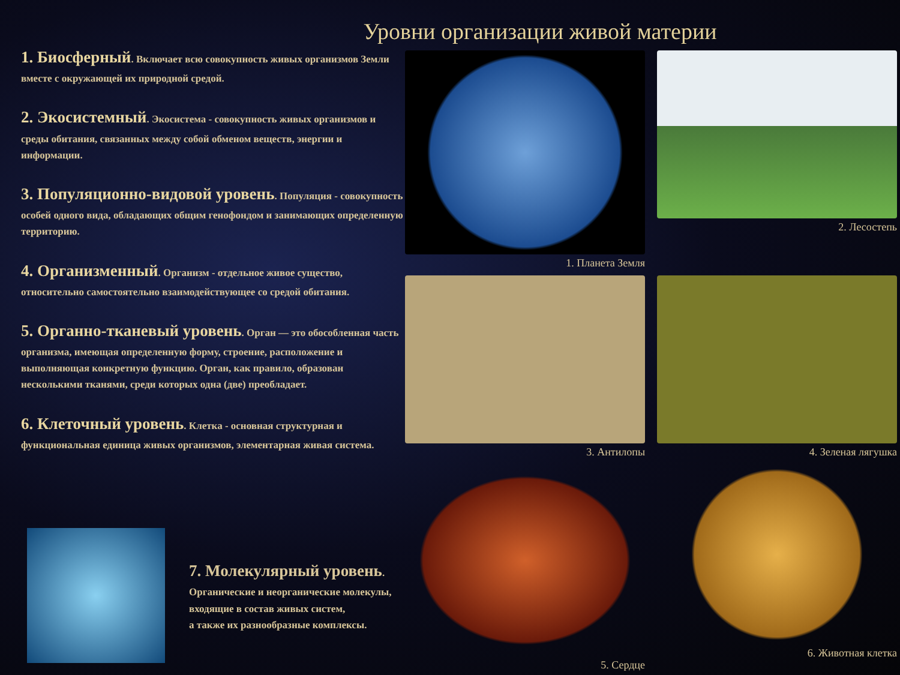Уровни организации живой материи
1. Биосферный. Включает всю совокупность живых организмов Земли вместе с окружающей их природной средой.
2. Экосистемный. Экосистема - совокупность живых организмов и среды обитания, связанных между собой обменом веществ, энергии и информации.
3. Популяционно-видовой уровень. Популяция - совокупность особей одного вида, обладающих общим генофондом и занимающих определенную территорию.
4. Организменный. Организм - отдельное живое существо, относительно самостоятельно взаимодействующее со средой обитания.
5. Органно-тканевый уровень. Орган — это обособленная часть организма, имеющая определенную форму, строение, расположение и выполняющая конкретную функцию. Орган, как правило, образован несколькими тканями, среди которых одна (две) преобладает.
6. Клеточный уровень. Клетка - основная структурная и функциональная единица живых организмов, элементарная живая система.
1. Планета Земля
2. Лесостепь
3. Антилопы
4. Зеленая лягушка
5. Сердце
6. Животная клетка
7. Молекулярный уровень.
Органические и неорганические молекулы,
входящие в состав живых систем,
а также их разнообразные комплексы.